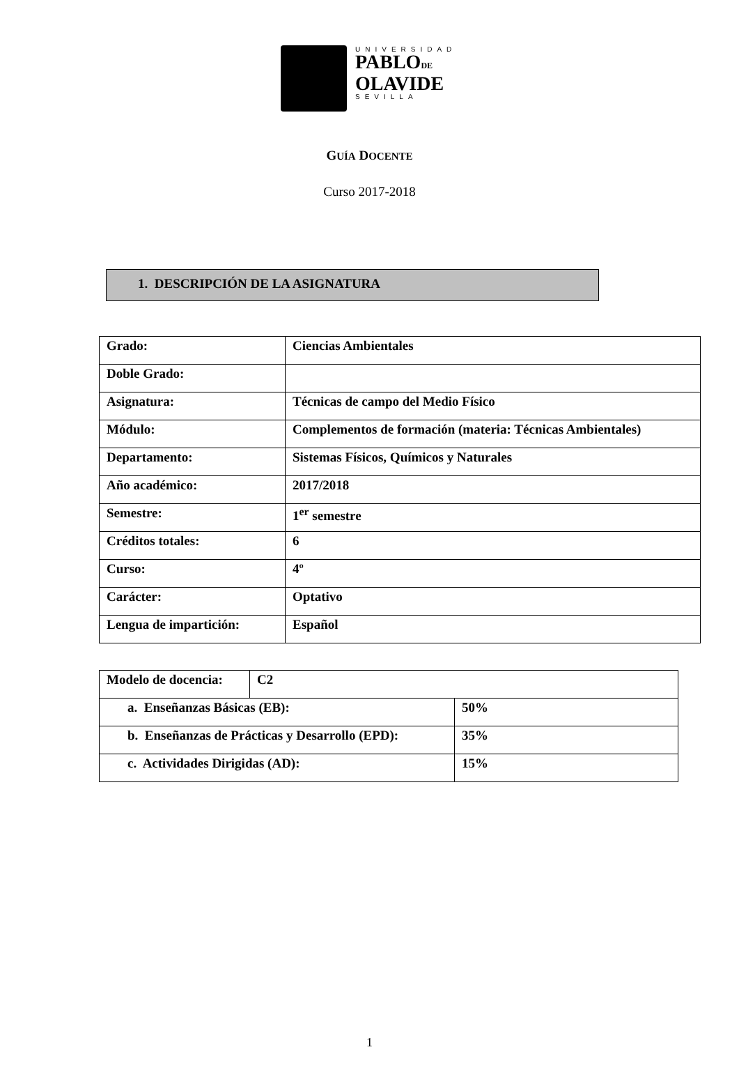UNIVERSIDAD
PABLODE
OLAVIDE
SEVILLA
GUÍA DOCENTE
Curso 2017-2018
1. DESCRIPCIÓN DE LA ASIGNATURA
| Grado: | Ciencias Ambientales |
| Doble Grado: | |
| Asignatura: | Técnicas de campo del Medio Físico |
| Módulo: | Complementos de formación (materia: Técnicas Ambientales) |
| Departamento: | Sistemas Físicos, Químicos y Naturales |
| Año académico: | 2017/2018 |
| Semestre: | 1<sup>er</sup> semestre |
| Créditos totales: | 6 |
| Curso: | 4º |
| Carácter: | Optativo |
| Lengua de impartición: | Español |
| Modelo de docencia: | C2 | |
| a. Enseñanzas Básicas (EB): | | 50% |
| b. Enseñanzas de Prácticas y Desarrollo (EPD): | | 35% |
| c. Actividades Dirigidas (AD): | | 15% |
1